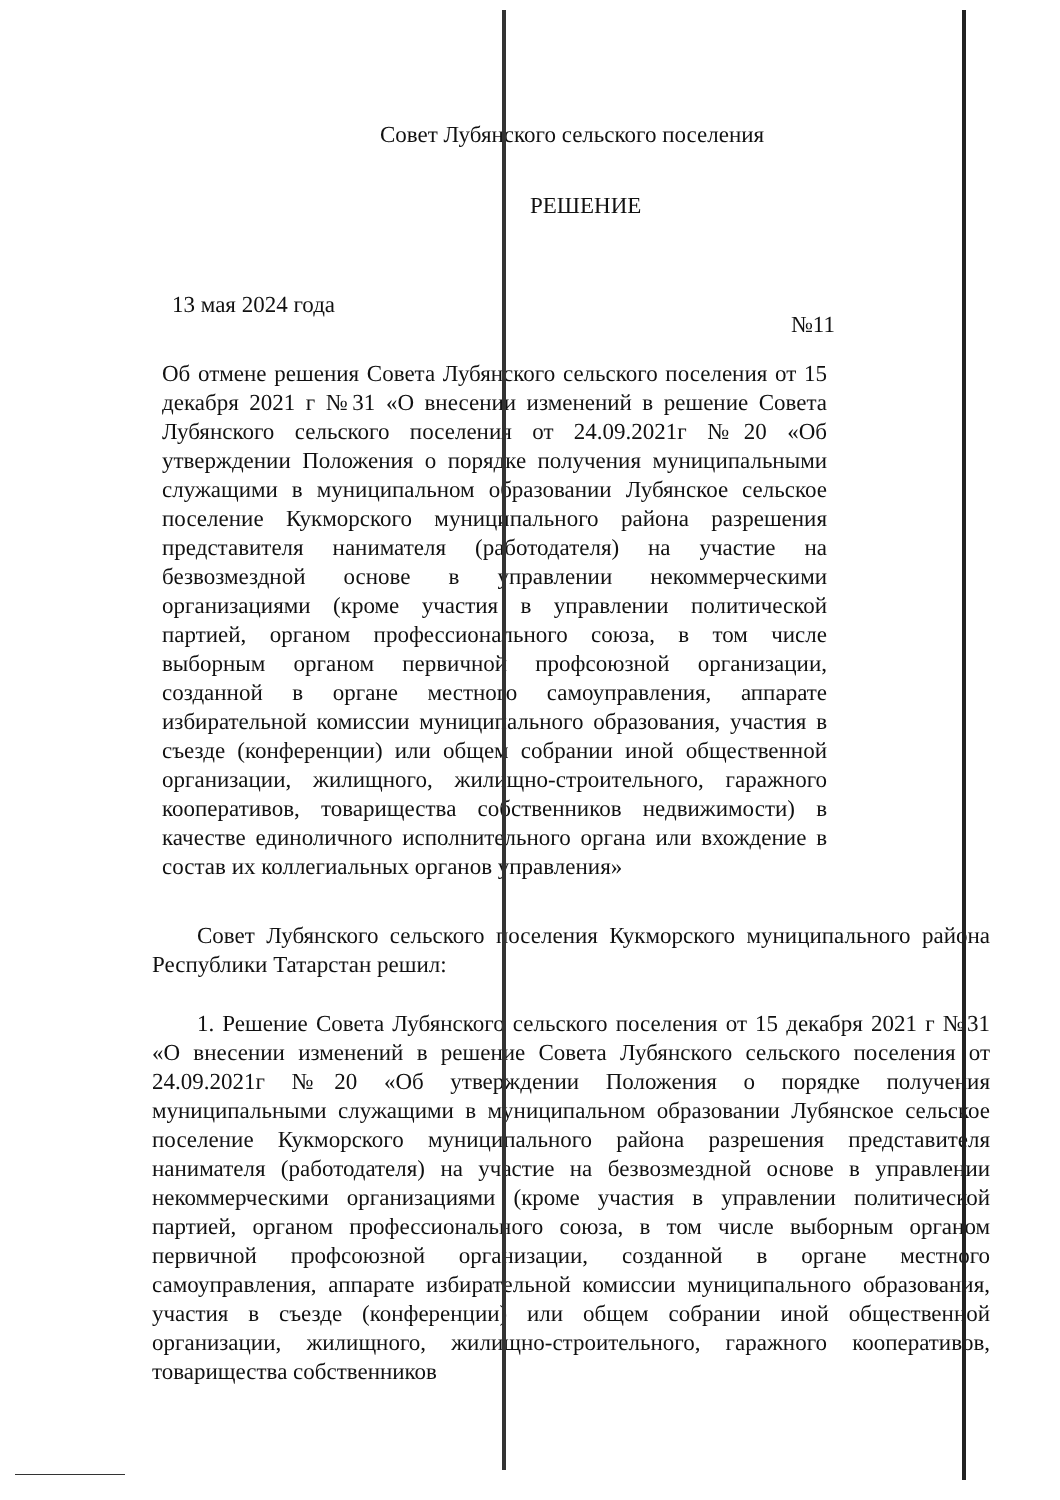Совет Лубянского сельского поселения
РЕШЕНИЕ
13 мая 2024 года №11
Об отмене решения Совета Лубянского сельского поселения от 15 декабря 2021 г №31 «О внесении изменений в решение Совета Лубянского сельского поселения от 24.09.2021г №20 «Об утверждении Положения о порядке получения муниципальными служащими в муниципальном образовании Лубянское сельское поселение Кукморского муниципального района разрешения представителя нанимателя (работодателя) на участие на безвозмездной основе в управлении некоммерческими организациями (кроме участия в управлении политической партией, органом профессионального союза, в том числе выборным органом первичной профсоюзной организации, созданной в органе местного самоуправления, аппарате избирательной комиссии муниципального образования, участия в съезде (конференции) или общем собрании иной общественной организации, жилищного, жилищно-строительного, гаражного кооперативов, товарищества собственников недвижимости) в качестве единоличного исполнительного органа или вхождение в состав их коллегиальных органов управления»
Совет Лубянского сельского поселения Кукморского муниципального района Республики Татарстан решил:
1. Решение Совета Лубянского сельского поселения от 15 декабря 2021 г №31 «О внесении изменений в решение Совета Лубянского сельского поселения от 24.09.2021г №20 «Об утверждении Положения о порядке получения муниципальными служащими в муниципальном образовании Лубянское сельское поселение Кукморского муниципального района разрешения представителя нанимателя (работодателя) на участие на безвозмездной основе в управлении некоммерческими организациями (кроме участия в управлении политической партией, органом профессионального союза, в том числе выборным органом первичной профсоюзной организации, созданной в органе местного самоуправления, аппарате избирательной комиссии муниципального образования, участия в съезде (конференции) или общем собрании иной общественной организации, жилищного, жилищно-строительного, гаражного кооперативов, товарищества собственников